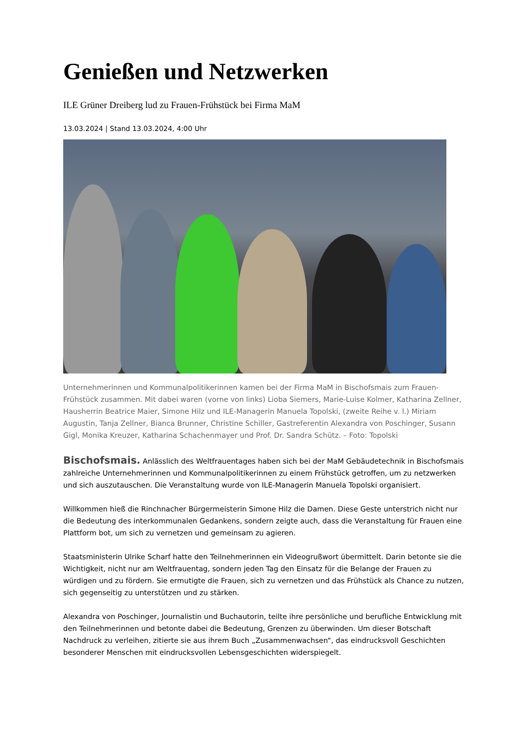Genießen und Netzwerken
ILE Grüner Dreiberg lud zu Frauen-Frühstück bei Firma MaM
13.03.2024 | Stand 13.03.2024, 4:00 Uhr
Unternehmerinnen und Kommunalpolitikerinnen kamen bei der Firma MaM in Bischofsmais zum Frauen-Frühstück zusammen. Mit dabei waren (vorne von links) Lioba Siemers, Marie-Luise Kolmer, Katharina Zellner, Hausherrin Beatrice Maier, Simone Hilz und ILE-Managerin Manuela Topolski, (zweite Reihe v. l.) Miriam Augustin, Tanja Zellner, Bianca Brunner, Christine Schiller, Gastreferentin Alexandra von Poschinger, Susann Gigl, Monika Kreuzer, Katharina Schachenmayer und Prof. Dr. Sandra Schütz. – Foto: Topolski
Bischofsmais. Anlässlich des Weltfrauentages haben sich bei der MaM Gebäudetechnik in Bischofsmais zahlreiche Unternehmerinnen und Kommunalpolitikerinnen zu einem Frühstück getroffen, um zu netzwerken und sich auszutauschen. Die Veranstaltung wurde von ILE-Managerin Manuela Topolski organisiert.
Willkommen hieß die Rinchnacher Bürgermeisterin Simone Hilz die Damen. Diese Geste unterstrich nicht nur die Bedeutung des interkommunalen Gedankens, sondern zeigte auch, dass die Veranstaltung für Frauen eine Plattform bot, um sich zu vernetzen und gemeinsam zu agieren.
Staatsministerin Ulrike Scharf hatte den Teilnehmerinnen ein Videogrußwort übermittelt. Darin betonte sie die Wichtigkeit, nicht nur am Weltfrauentag, sondern jeden Tag den Einsatz für die Belange der Frauen zu würdigen und zu fördern. Sie ermutigte die Frauen, sich zu vernetzen und das Frühstück als Chance zu nutzen, sich gegenseitig zu unterstützen und zu stärken.
Alexandra von Poschinger, Journalistin und Buchautorin, teilte ihre persönliche und berufliche Entwicklung mit den Teilnehmerinnen und betonte dabei die Bedeutung, Grenzen zu überwinden. Um dieser Botschaft Nachdruck zu verleihen, zitierte sie aus ihrem Buch „Zusammenwachsen“, das eindrucksvoll Geschichten besonderer Menschen mit eindrucksvollen Lebensgeschichten widerspiegelt.